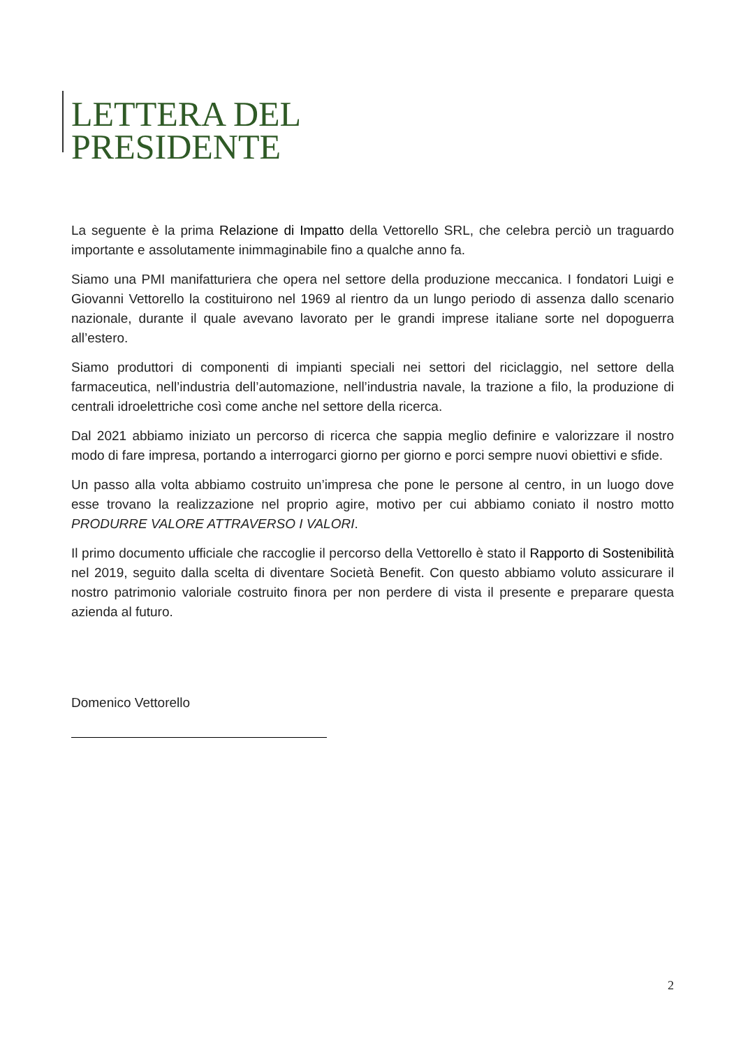LETTERA DEL
PRESIDENTE
La seguente è la prima Relazione di Impatto della Vettorello SRL, che celebra perciò un traguardo importante e assolutamente inimmaginabile fino a qualche anno fa.
Siamo una PMI manifatturiera che opera nel settore della produzione meccanica. I fondatori Luigi e Giovanni Vettorello la costituirono nel 1969 al rientro da un lungo periodo di assenza dallo scenario nazionale, durante il quale avevano lavorato per le grandi imprese italiane sorte nel dopoguerra all’estero.
Siamo produttori di componenti di impianti speciali nei settori del riciclaggio, nel settore della farmaceutica, nell’industria dell’automazione, nell’industria navale, la trazione a filo, la produzione di centrali idroelettriche così come anche nel settore della ricerca.
Dal 2021 abbiamo iniziato un percorso di ricerca che sappia meglio definire e valorizzare il nostro modo di fare impresa, portando a interrogarci giorno per giorno e porci sempre nuovi obiettivi e sfide.
Un passo alla volta abbiamo costruito un’impresa che pone le persone al centro, in un luogo dove esse trovano la realizzazione nel proprio agire, motivo per cui abbiamo coniato il nostro motto PRODURRE VALORE ATTRAVERSO I VALORI.
Il primo documento ufficiale che raccoglie il percorso della Vettorello è stato il Rapporto di Sostenibilità nel 2019, seguito dalla scelta di diventare Società Benefit. Con questo abbiamo voluto assicurare il nostro patrimonio valoriale costruito finora per non perdere di vista il presente e preparare questa azienda al futuro.
Domenico Vettorello
2